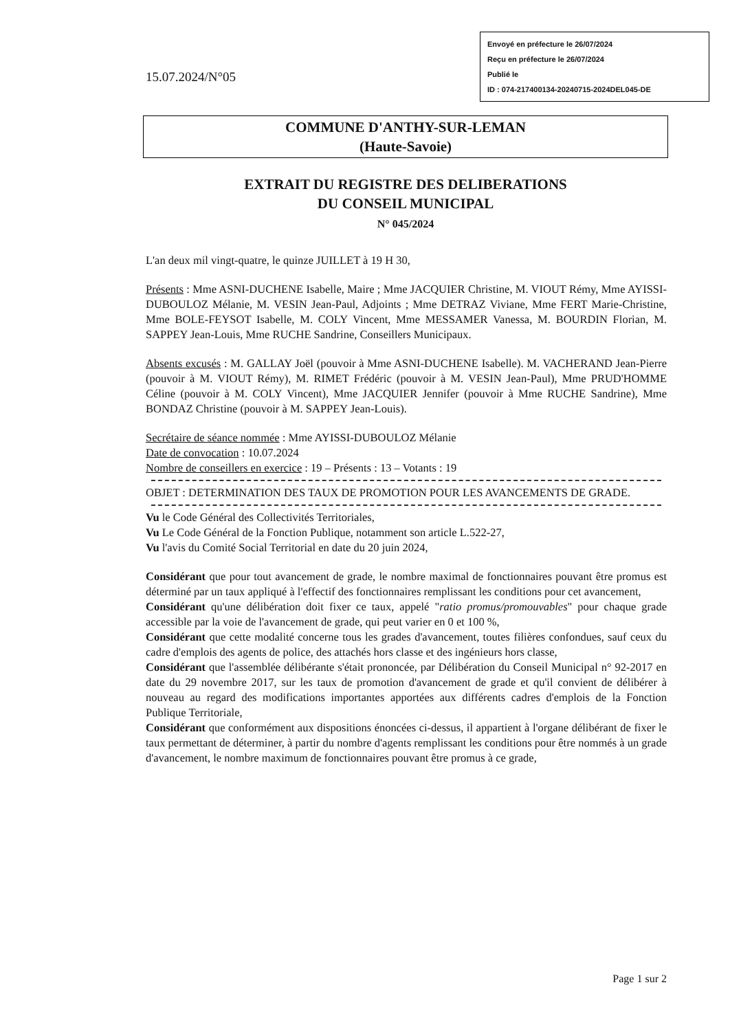15.07.2024/N°05
Envoyé en préfecture le 26/07/2024
Reçu en préfecture le 26/07/2024
Publié le
ID : 074-217400134-20240715-2024DEL045-DE
COMMUNE D'ANTHY-SUR-LEMAN
(Haute-Savoie)
EXTRAIT DU REGISTRE DES DELIBERATIONS
DU CONSEIL MUNICIPAL
N° 045/2024
L'an deux mil vingt-quatre, le quinze JUILLET à 19 H 30,
Présents : Mme ASNI-DUCHENE Isabelle, Maire ; Mme JACQUIER Christine, M. VIOUT Rémy, Mme AYISSI-DUBOULOZ Mélanie, M. VESIN Jean-Paul, Adjoints ; Mme DETRAZ Viviane, Mme FERT Marie-Christine, Mme BOLE-FEYSOT Isabelle, M. COLY Vincent, Mme MESSAMER Vanessa, M. BOURDIN Florian, M. SAPPEY Jean-Louis, Mme RUCHE Sandrine, Conseillers Municipaux.
Absents excusés : M. GALLAY Joël (pouvoir à Mme ASNI-DUCHENE Isabelle). M. VACHERAND Jean-Pierre (pouvoir à M. VIOUT Rémy), M. RIMET Frédéric (pouvoir à M. VESIN Jean-Paul), Mme PRUD'HOMME Céline (pouvoir à M. COLY Vincent), Mme JACQUIER Jennifer (pouvoir à Mme RUCHE Sandrine), Mme BONDAZ Christine (pouvoir à M. SAPPEY Jean-Louis).
Secrétaire de séance nommée : Mme AYISSI-DUBOULOZ Mélanie
Date de convocation : 10.07.2024
Nombre de conseillers en exercice : 19 – Présents : 13 – Votants : 19
OBJET : DETERMINATION DES TAUX DE PROMOTION POUR LES AVANCEMENTS DE GRADE.
Vu le Code Général des Collectivités Territoriales,
Vu Le Code Général de la Fonction Publique, notamment son article L.522-27,
Vu l'avis du Comité Social Territorial en date du 20 juin 2024,
Considérant que pour tout avancement de grade, le nombre maximal de fonctionnaires pouvant être promus est déterminé par un taux appliqué à l'effectif des fonctionnaires remplissant les conditions pour cet avancement,
Considérant qu'une délibération doit fixer ce taux, appelé "ratio promus/promouvables" pour chaque grade accessible par la voie de l'avancement de grade, qui peut varier en 0 et 100 %,
Considérant que cette modalité concerne tous les grades d'avancement, toutes filières confondues, sauf ceux du cadre d'emplois des agents de police, des attachés hors classe et des ingénieurs hors classe,
Considérant que l'assemblée délibérante s'était prononcée, par Délibération du Conseil Municipal n° 92-2017 en date du 29 novembre 2017, sur les taux de promotion d'avancement de grade et qu'il convient de délibérer à nouveau au regard des modifications importantes apportées aux différents cadres d'emplois de la Fonction Publique Territoriale,
Considérant que conformément aux dispositions énoncées ci-dessus, il appartient à l'organe délibérant de fixer le taux permettant de déterminer, à partir du nombre d'agents remplissant les conditions pour être nommés à un grade d'avancement, le nombre maximum de fonctionnaires pouvant être promus à ce grade,
Page 1 sur 2